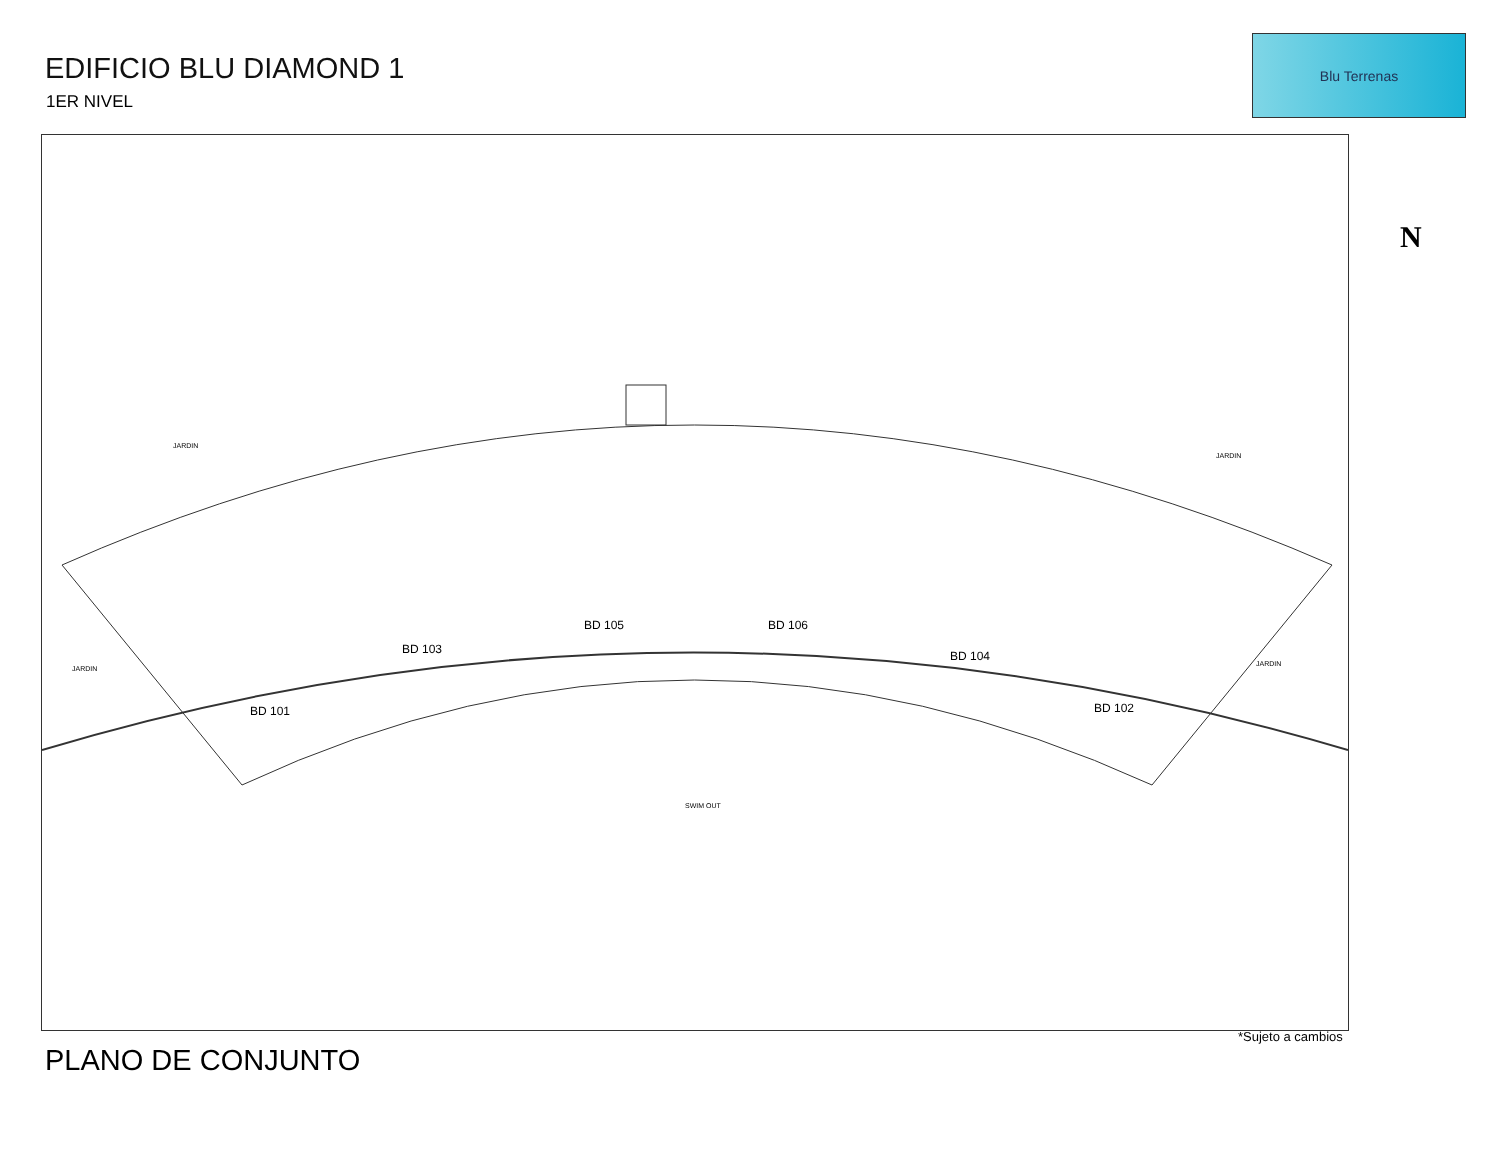EDIFICIO BLU DIAMOND 1
1ER NIVEL
Blu Terrenas
JARDIN
JARDIN
JARDIN
JARDIN
BD 105 BD 106
BD 103 BD 104
BD 101 BD 102
SWIM OUT
N
*Sujeto a cambios
PLANO DE CONJUNTO